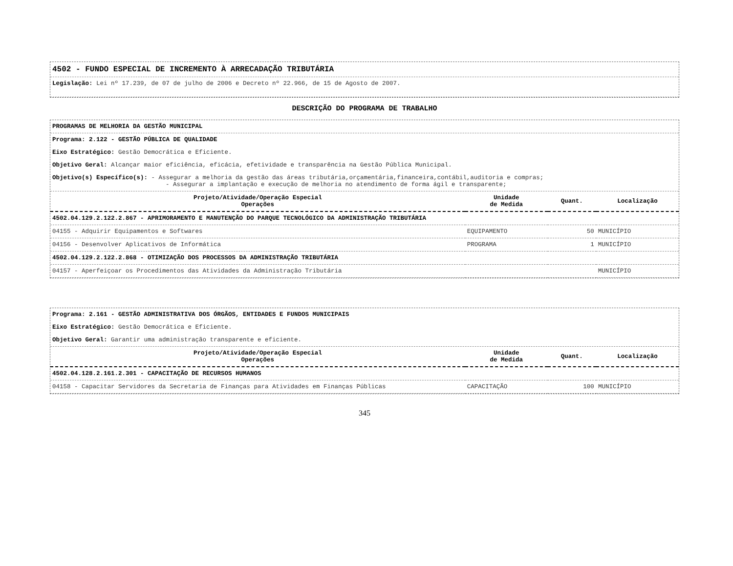4502 - FUNDO ESPECIAL DE INCREMENTO À ARRECADAÇÃO TRIBUTÁRIA
Legislação: Lei nº 17.239, de 07 de julho de 2006 e Decreto nº 22.966, de 15 de Agosto de 2007.
DESCRIÇÃO DO PROGRAMA DE TRABALHO
PROGRAMAS DE MELHORIA DA GESTÃO MUNICIPAL
Programa: 2.122 - GESTÃO PÚBLICA DE QUALIDADE
Eixo Estratégico: Gestão Democrática e Eficiente.
Objetivo Geral: Alcançar maior eficiência, eficácia, efetividade e transparência na Gestão Pública Municipal.
Objetivo(s) Específico(s): - Assegurar a melhoria da gestão das áreas tributária,orçamentária,financeira,contábil,auditoria e compras;
- Assegurar a implantação e execução de melhoria no atendimento de forma ágil e transparente;
| Projeto/Atividade/Operação Especial Operações | Unidade de Medida | Quant. | Localização |
| --- | --- | --- | --- |
| 4502.04.129.2.122.2.867 - APRIMORAMENTO E MANUTENÇÃO DO PARQUE TECNOLÓGICO DA ADMINISTRAÇÃO TRIBUTÁRIA | | | |
| 04155 - Adquirir Equipamentos e Softwares | EQUIPAMENTO | 50 | MUNICÍPIO |
| 04156 - Desenvolver Aplicativos de Informática | PROGRAMA | 1 | MUNICÍPIO |
| 4502.04.129.2.122.2.868 - OTIMIZAÇÃO DOS PROCESSOS DA ADMINISTRAÇÃO TRIBUTÁRIA | | | |
| 04157 - Aperfeiçoar os Procedimentos das Atividades da Administração Tributária | | | MUNICÍPIO |
Programa: 2.161 - GESTÃO ADMINISTRATIVA DOS ÓRGÃOS, ENTIDADES E FUNDOS MUNICIPAIS
Eixo Estratégico: Gestão Democrática e Eficiente.
Objetivo Geral: Garantir uma administração transparente e eficiente.
| Projeto/Atividade/Operação Especial Operações | Unidade de Medida | Quant. | Localização |
| --- | --- | --- | --- |
| 4502.04.128.2.161.2.301 - CAPACITAÇÃO DE RECURSOS HUMANOS | | | |
| 04158 - Capacitar Servidores da Secretaria de Finanças para Atividades em Finanças Públicas | CAPACITAÇÃO | 100 | MUNICÍPIO |
345